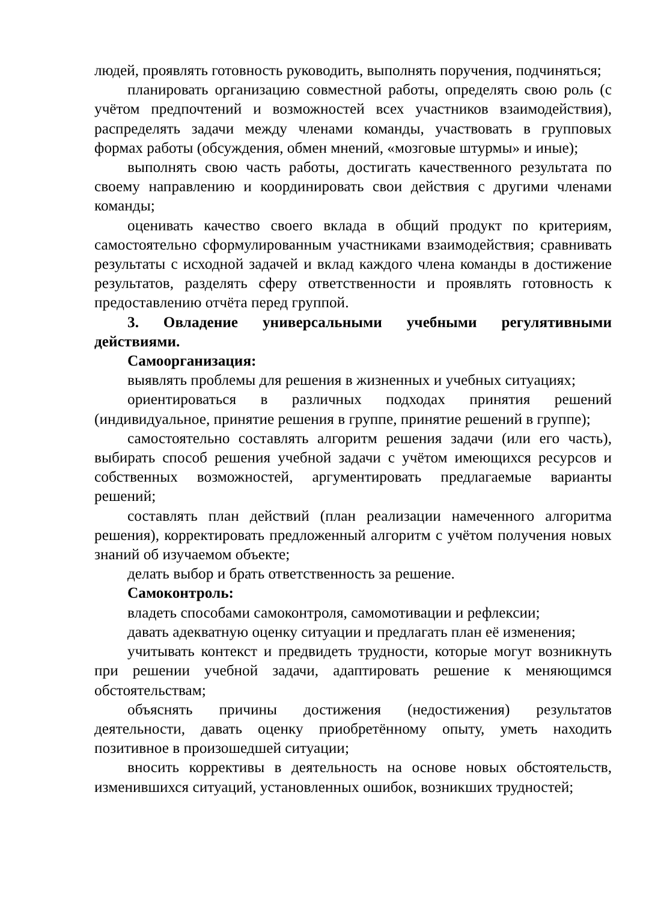людей, проявлять готовность руководить, выполнять поручения, подчиняться;
планировать организацию совместной работы, определять свою роль (с учётом предпочтений и возможностей всех участников взаимодействия), распределять задачи между членами команды, участвовать в групповых формах работы (обсуждения, обмен мнений, «мозговые штурмы» и иные);
выполнять свою часть работы, достигать качественного результата по своему направлению и координировать свои действия с другими членами команды;
оценивать качество своего вклада в общий продукт по критериям, самостоятельно сформулированным участниками взаимодействия; сравнивать результаты с исходной задачей и вклад каждого члена команды в достижение результатов, разделять сферу ответственности и проявлять готовность к предоставлению отчёта перед группой.
3. Овладение универсальными учебными регулятивными действиями.
Самоорганизация:
выявлять проблемы для решения в жизненных и учебных ситуациях;
ориентироваться в различных подходах принятия решений (индивидуальное, принятие решения в группе, принятие решений в группе);
самостоятельно составлять алгоритм решения задачи (или его часть), выбирать способ решения учебной задачи с учётом имеющихся ресурсов и собственных возможностей, аргументировать предлагаемые варианты решений;
составлять план действий (план реализации намеченного алгоритма решения), корректировать предложенный алгоритм с учётом получения новых знаний об изучаемом объекте;
делать выбор и брать ответственность за решение.
Самоконтроль:
владеть способами самоконтроля, самомотивации и рефлексии;
давать адекватную оценку ситуации и предлагать план её изменения;
учитывать контекст и предвидеть трудности, которые могут возникнуть при решении учебной задачи, адаптировать решение к меняющимся обстоятельствам;
объяснять причины достижения (недостижения) результатов деятельности, давать оценку приобретённому опыту, уметь находить позитивное в произошедшей ситуации;
вносить коррективы в деятельность на основе новых обстоятельств, изменившихся ситуаций, установленных ошибок, возникших трудностей;